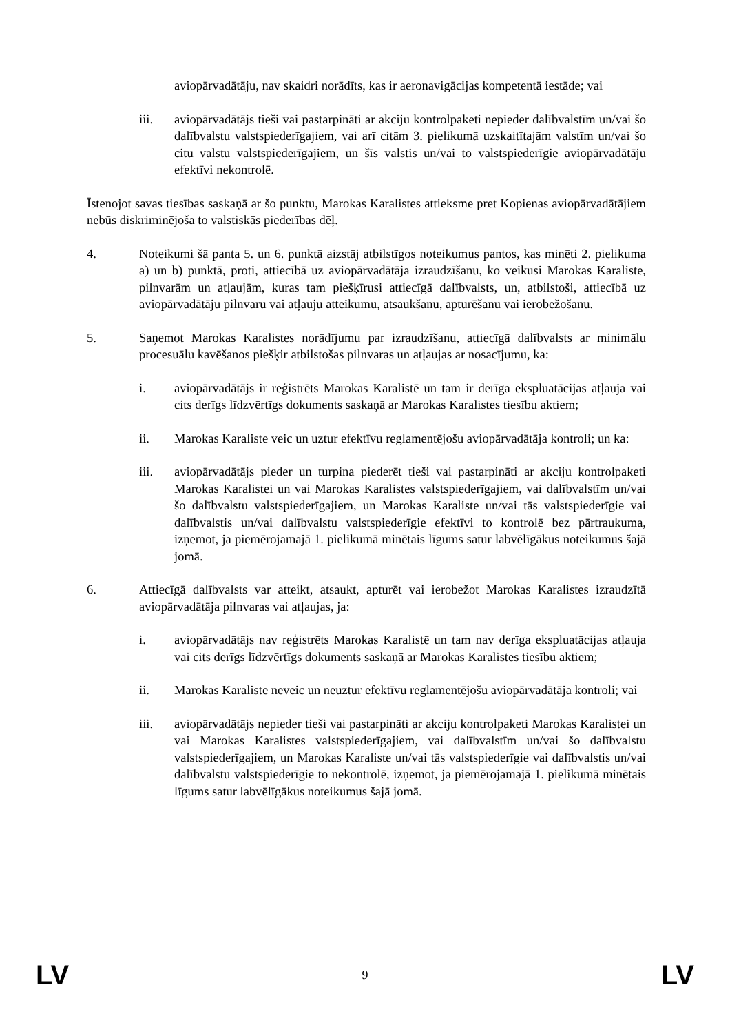aviopārvadātāju, nav skaidri norādīts, kas ir aeronavigācijas kompetentā iestāde; vai
iii. aviopārvadātājs tieši vai pastarpināti ar akciju kontrolpaketi nepieder dalībvalstīm un/vai šo dalībvalstu valstspiederīgajiem, vai arī citām 3. pielikumā uzskaitītajām valstīm un/vai šo citu valstu valstspiederīgajiem, un šīs valstis un/vai to valstspiederīgie aviopārvadātāju efektīvi nekontrolē.
Īstenojot savas tiesības saskaņā ar šo punktu, Marokas Karalistes attieksme pret Kopienas aviopārvadātājiem nebūs diskriminējoša to valstiskās piederības dēļ.
4. Noteikumi šā panta 5. un 6. punktā aizstāj atbilstīgos noteikumus pantos, kas minēti 2. pielikuma a) un b) punktā, proti, attiecībā uz aviopārvadātāja izraudzīšanu, ko veikusi Marokas Karaliste, pilnvarām un atļaujām, kuras tam piešķīrusi attiecīgā dalībvalsts, un, atbilstoši, attiecībā uz aviopārvadātāju pilnvaru vai atļauju atteikumu, atsaukšanu, apturēšanu vai ierobežošanu.
5. Saņemot Marokas Karalistes norādījumu par izraudzīšanu, attiecīgā dalībvalsts ar minimālu procesuālu kavēšanos piešķir atbilstošas pilnvaras un atļaujas ar nosacījumu, ka:
i. aviopārvadātājs ir reģistrēts Marokas Karalistē un tam ir derīga ekspluatācijas atļauja vai cits derīgs līdzvērtīgs dokuments saskaņā ar Marokas Karalistes tiesību aktiem;
ii. Marokas Karaliste veic un uztur efektīvu reglamentējošu aviopārvadātāja kontroli; un ka:
iii. aviopārvadātājs pieder un turpina piederēt tieši vai pastarpināti ar akciju kontrolpaketi Marokas Karalistei un vai Marokas Karalistes valstspiederīgajiem, vai dalībvalstīm un/vai šo dalībvalstu valstspiederīgajiem, un Marokas Karaliste un/vai tās valstspiederīgie vai dalībvalstis un/vai dalībvalstu valstspiederīgie efektīvi to kontrolē bez pārtraukuma, izņemot, ja piemērojamajā 1. pielikumā minētais līgums satur labvēlīgākus noteikumus šajā jomā.
6. Attiecīgā dalībvalsts var atteikt, atsaukt, apturēt vai ierobežot Marokas Karalistes izraudzītā aviopārvadātāja pilnvaras vai atļaujas, ja:
i. aviopārvadātājs nav reģistrēts Marokas Karalistē un tam nav derīga ekspluatācijas atļauja vai cits derīgs līdzvērtīgs dokuments saskaņā ar Marokas Karalistes tiesību aktiem;
ii. Marokas Karaliste neveic un neuztur efektīvu reglamentējošu aviopārvadātāja kontroli; vai
iii. aviopārvadātājs nepieder tieši vai pastarpināti ar akciju kontrolpaketi Marokas Karalistei un vai Marokas Karalistes valstspiederīgajiem, vai dalībvalstīm un/vai šo dalībvalstu valstspiederīgajiem, un Marokas Karaliste un/vai tās valstspiederīgie vai dalībvalstis un/vai dalībvalstu valstspiederīgie to nekontrolē, izņemot, ja piemērojamajā 1. pielikumā minētais līgums satur labvēlīgākus noteikumus šajā jomā.
LV 9 LV